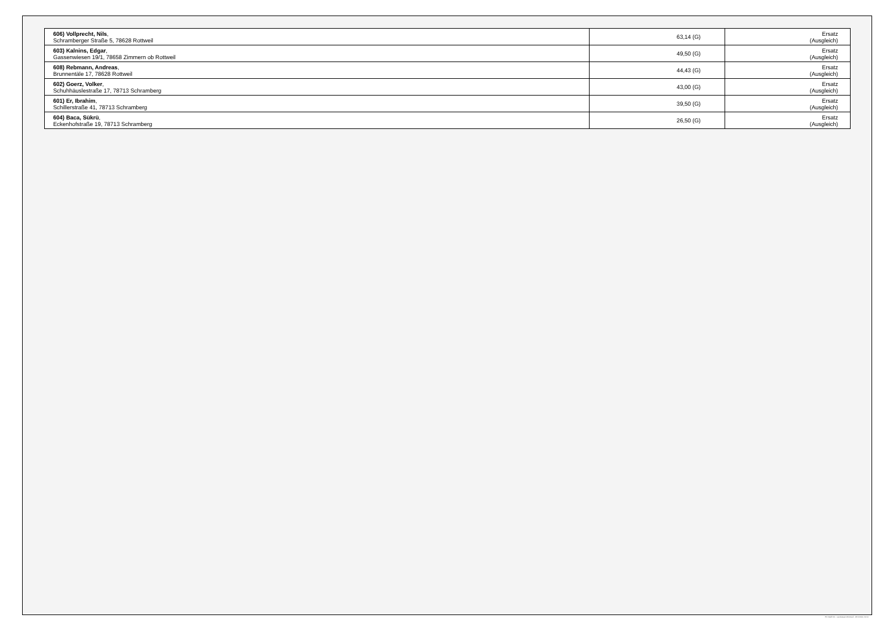| 606) Vollprecht, Nils , Schramberger Straße 5, 78628 Rottweil | 63,14 (G) | Ersatz (Ausgleich) |
| 603) Kalnins, Edgar , Gassenwiesen 19/1, 78658 Zimmern ob Rottweil | 49,50 (G) | Ersatz (Ausgleich) |
| 608) Rebmann, Andreas , Brunnentäle 17, 78628 Rottweil | 44,43 (G) | Ersatz (Ausgleich) |
| 602) Goerz, Volker , Schuhhäuslestraße 17, 78713 Schramberg | 43,00 (G) | Ersatz (Ausgleich) |
| 601) Er, Ibrahim , Schillerstraße 41, 78713 Schramberg | 39,50 (G) | Ersatz (Ausgleich) |
| 604) Baca, Sükrü , Eckenhofstraße 19, 78713 Schramberg | 26,50 (G) | Ersatz (Ausgleich) |
PC-Wahl 9.0 - Landratsamt Rottweil - 26.6.2014, 10:11